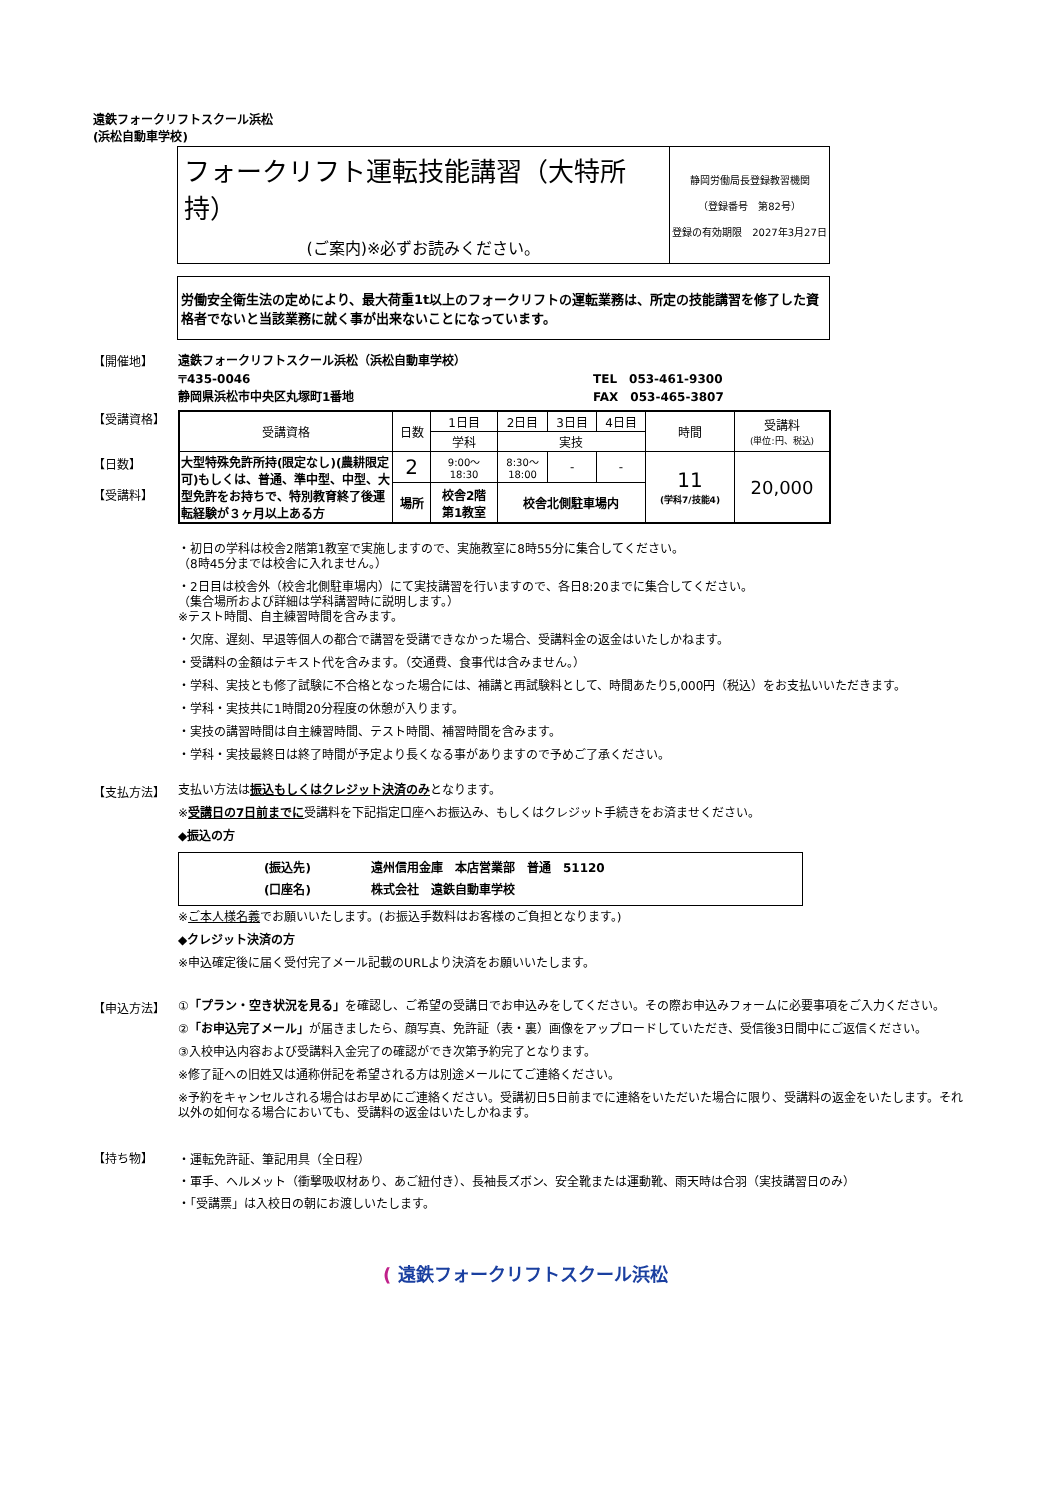遠鉄フォークリフトスクール浜松
(浜松自動車学校)
| フォークリフト運転技能講習（大特所持） (ご案内)※必ずお読みください。 | 静岡労働局長登録教習機関 （登録番号 第82号） 登録の有効期限 2027年3月27日 |
労働安全衛生法の定めにより、最大荷重1t以上のフォークリフトの運転業務は、所定の技能講習を修了した資格者でないと当該業務に就く事が出来ないことになっています。
【開催地】
遠鉄フォークリフトスクール浜松（浜松自動車学校）
〒435-0046
静岡県浜松市中央区丸塚町1番地
TEL　053-461-9300
FAX　053-465-3807
【受講資格】
【日数】
【受講料】
| 受講資格 | 日数 | 1日目 | 2日目 | 3日目 | 4日目 | 時間 | 受講料 (単位:円、税込) |
| | | 学科 | 実技 | | | | |
| 大型特殊免許所持(限定なし)(農耕限定可)もしくは、普通、準中型、中型、大型免許をお持ちで、特別教育終了後運転経験が３ヶ月以上ある方 | 2 | 9:00～ 18:30 | 8:30～ 18:00 | - | - | 11 (学科7/技能4) | 20,000 |
| | 場所 | 校舎2階 第1教室 | 校舎北側駐車場内 | | | | |
・初日の学科は校舎2階第1教室で実施しますので、実施教室に8時55分に集合してください。
（8時45分までは校舎に入れません。）
・2日目は校舎外（校舎北側駐車場内）にて実技講習を行いますので、各日8:20までに集合してください。
（集合場所および詳細は学科講習時に説明します。）
※テスト時間、自主練習時間を含みます。
・欠席、遅刻、早退等個人の都合で講習を受講できなかった場合、受講料金の返金はいたしかねます。
・受講料の金額はテキスト代を含みます。（交通費、食事代は含みません。）
・学科、実技とも修了試験に不合格となった場合には、補講と再試験料として、時間あたり5,000円（税込）をお支払いいただきます。
・学科・実技共に1時間20分程度の休憩が入ります。
・実技の講習時間は自主練習時間、テスト時間、補習時間を含みます。
・学科・実技最終日は終了時間が予定より長くなる事がありますので予めご了承ください。
【支払方法】
支払い方法は振込もしくはクレジット決済のみとなります。
※受講日の7日前までに受講料を下記指定口座へお振込み、もしくはクレジット手続きをお済ませください。
◆振込の方
| (振込先) 遠州信用金庫 本店営業部 普通 51120 (口座名) 株式会社 遠鉄自動車学校 |
※ご本人様名義でお願いいたします。(お振込手数料はお客様のご負担となります。)
◆クレジット決済の方
※申込確定後に届く受付完了メール記載のURLより決済をお願いいたします。
【申込方法】
①「プラン・空き状況を見る」を確認し、ご希望の受講日でお申込みをしてください。その際お申込みフォームに必要事項をご入力ください。
②「お申込完了メール」が届きましたら、顔写真、免許証（表・裏）画像をアップロードしていただき、受信後3日間中にご返信ください。
③入校申込内容および受講料入金完了の確認ができ次第予約完了となります。
※修了証への旧姓又は通称併記を希望される方は別途メールにてご連絡ください。
※予約をキャンセルされる場合はお早めにご連絡ください。受講初日5日前までに連絡をいただいた場合に限り、受講料の返金をいたします。それ以外の如何なる場合においても、受講料の返金はいたしかねます。
【持ち物】
・運転免許証、筆記用具（全日程）
・軍手、ヘルメット（衝撃吸収材あり、あご紐付き）、長袖長ズボン、安全靴または運動靴、雨天時は合羽（実技講習日のみ）
・「受講票」は入校日の朝にお渡しいたします。
( 遠鉄フォークリフトスクール浜松